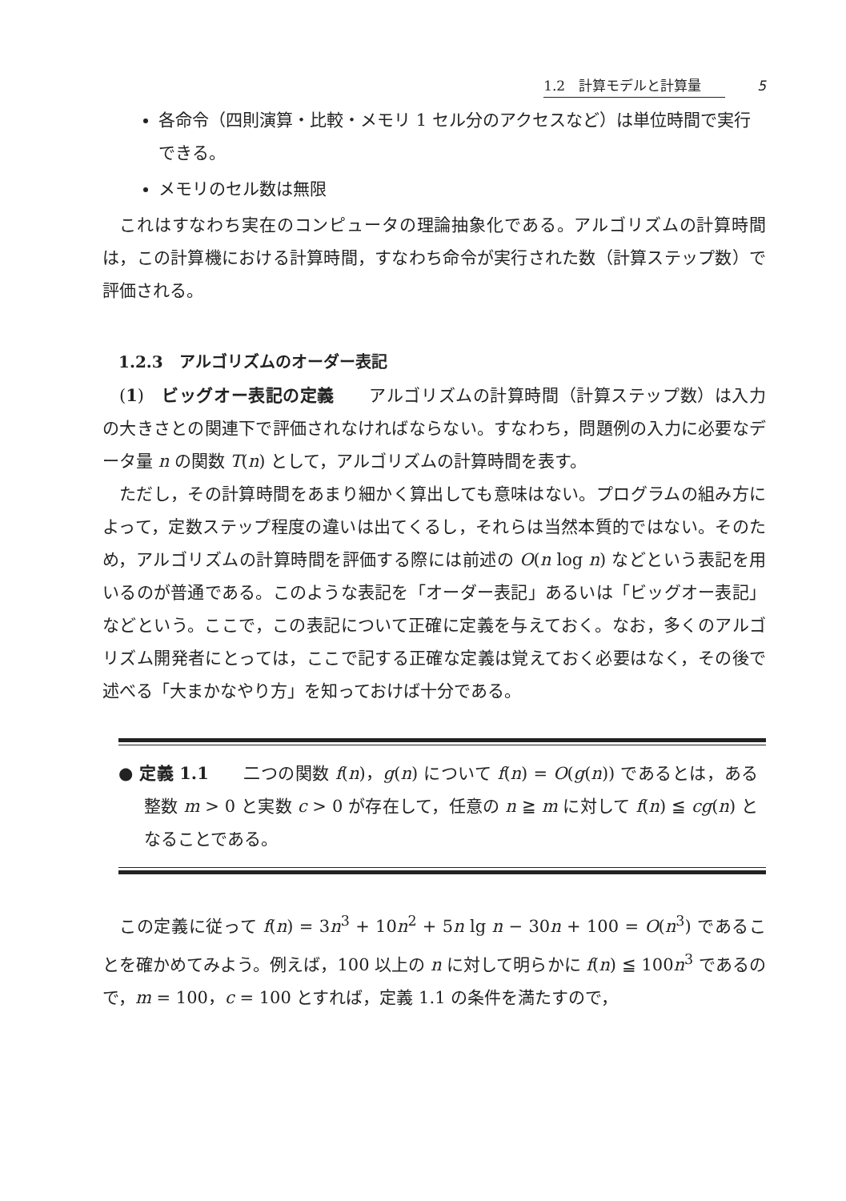1.2　計算モデルと計算量 5
各命令（四則演算・比較・メモリ 1 セル分のアクセスなど）は単位時間で実行できる。
メモリのセル数は無限
これはすなわち実在のコンピュータの理論抽象化である。アルゴリズムの計算時間は，この計算機における計算時間，すなわち命令が実行された数（計算ステップ数）で評価される。
1.2.3　アルゴリズムのオーダー表記
(1)　ビッグオー表記の定義　　アルゴリズムの計算時間（計算ステップ数）は入力の大きさとの関連下で評価されなければならない。すなわち，問題例の入力に必要なデータ量 n の関数 T(n) として，アルゴリズムの計算時間を表す。
ただし，その計算時間をあまり細かく算出しても意味はない。プログラムの組み方によって，定数ステップ程度の違いは出てくるし，それらは当然本質的ではない。そのため，アルゴリズムの計算時間を評価する際には前述の O(n log n) などという表記を用いるのが普通である。このような表記を「オーダー表記」あるいは「ビッグオー表記」などという。ここで，この表記について正確に定義を与えておく。なお，多くのアルゴリズム開発者にとっては，ここで記する正確な定義は覚えておく必要はなく，その後で述べる「大まかなやり方」を知っておけば十分である。
● 定義 1.1　　二つの関数 f(n)，g(n) について f(n) = O(g(n)) であるとは，ある整数 m > 0 と実数 c > 0 が存在して，任意の n ≧ m に対して f(n) ≦ cg(n) となることである。
この定義に従って f(n) = 3n<sup>3</sup> + 10n<sup>2</sup> + 5n lg n − 30n + 100 = O(n<sup>3</sup>) であることを確かめてみよう。例えば，100 以上の n に対して明らかに f(n) ≦ 100n<sup>3</sup> であるので，m = 100，c = 100 とすれば，定義 1.1 の条件を満たすので，